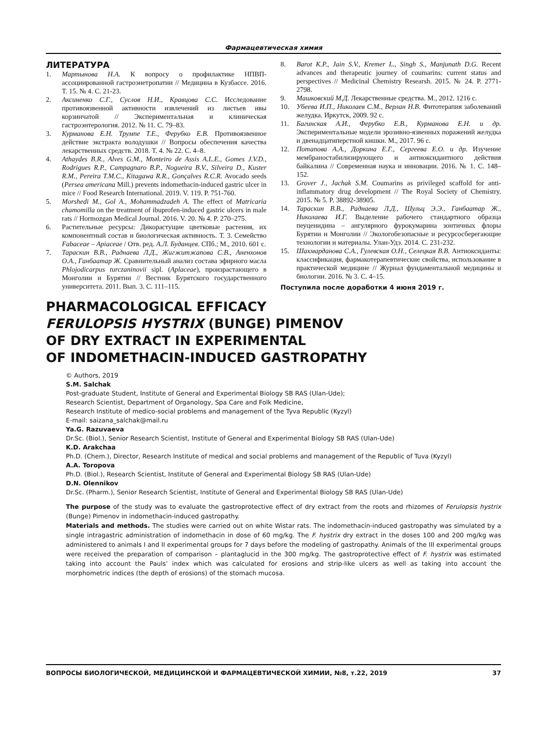Фармацевтическая химия
ЛИТЕРАТУРА
1. Мартынова Н.А. К вопросу о профилактике НПВП-ассоциированной гастроэнетропатии // Медицина в Кузбассе. 2016. Т. 15. № 4. С. 21-23.
2. Аксиненко С.Г., Суслов Н.И., Кравцова С.С. Исследование противоязвенной активности извлечений из листьев ивы корзинчатой // Экспериментальная и клиническая гастроэнтерология. 2012. № 11. С. 79–83.
3. Курманова Е.Н. Трумпе Т.Е., Ферубко Е.В. Противоязвенное действие экстракта володушки // Вопросы обеспечения качества лекарственных средств. 2018. Т. 4. № 22. С. 4–8.
4. Athaydes B.R., Alves G.M., Monteiro de Assis A.L.E., Gomes J.V.D., Rodrigues R.P., Campagnaro B.P., Nogueira B.V., Silveira D., Kuster R.M., Pereira T.M.C., Kitagawa R.R., Gonçalves R.C.R. Avocado seeds (Persea americana Mill.) prevents indomethacin-induced gastric ulcer in mice // Food Research International. 2019. V. 119. P. 751-760.
5. Morshedi M., Gol A., Mohammadzadeh A. The effect of Matricaria chamomilla on the treatment of ibuprofen-induced gastric ulcers in male rats // Hormozgan Medical Journal. 2016. V. 20. № 4. P. 270–275.
6. Растительные ресурсы: Дикорастущие цветковые растения, их компонентный состав и биологическая активность. Т. 3. Семейство Fabaceae – Apiaceae / Отв. ред. А.Л. Буданцев. СПб.; М., 2010. 601 с.
7. Тараскин В.В., Раднаева Л.Д., Жигжитжапова С.В., Аненхонов О.А., Ганбаатар Ж. Сравнительный анализ состава эфирного масла Phlojodicarpus turczaninovii sipl. (Aplaceae), произрастающего в Монголии и Бурятии // Вестник Бурятского государственного университета. 2011. Вып. 3. С. 111–115.
8. Barot K.P., Jain S.V., Kremer L., Singh S., Manjunath D.G. Recent advances and therapeutic journey of coumarins: current status and perspectives // Medicinal Chemistry Researsh. 2015. № 24. P. 2771-2798.
9. Машковский М.Д. Лекарственные средства. М., 2012. 1216 с.
10. Убеева И.П., Николаев С.М., Верлан Н.В. Фитотерапия заболеваний желудка. Иркутск, 2009. 92 с.
11. Багинская А.И., Ферубко Е.В., Курманова Е.Н. и др. Экспериментальные модели эрозивно-язвенных поражений желудка и двенадцатиперстной кишки. М., 2017. 96 с.
12. Потапова А.А., Доркина Е.Г., Сергеева Е.О. и др. Изучение мембраностабилизирующего и антиоксидантного действия байкалина // Современная наука и инновации. 2016. № 1. С. 148–152.
13. Grover J., Jachak S.M. Coumarins as privileged scaffold for anti-inflammatory drug development // The Royal Society of Chemistry. 2015. № 5. P. 38892-38905.
14. Тараскин В.В., Раднаева Л.Д., Шульц Э.Э., Ганбаатар Ж., Николаева И.Г. Выделение рабочего стандартного образца пеуценидина – ангулярного фурокумарина зонтичных флоры Бурятии и Монголии // Экологобезопасные и ресурсосберегающие технологии и материалы. Улан-Удэ. 2014. С. 231-232.
15. Шахмарданова С.А., Гулевская О.Н., Селецкая В.В. Антиоксиданты: классификация, фармакотерапевтические свойства, использование в практической медицине // Журнал фундаментальной медицины и биологии. 2016. № 3. С. 4–15.
Поступила после доработки 4 июня 2019 г.
PHARMACOLOGICAL EFFICACY
FERULOPSIS HYSTRIX (BUNGE) PIMENOV
OF DRY EXTRACT IN EXPERIMENTAL
OF INDOMETHACIN-INDUCED GASTROPATHY
© Authors, 2019
S.M. Salchak
Post-graduate Student, Institute of General and Experimental Biology SB RAS (Ulan-Ude);
Research Scientist, Department of Organology, Spa Care and Folk Medicine,
Research Institute of medico-social problems and management of the Tyva Republic (Kyzyl)
E-mail: saizana_salchak@mail.ru
Ya.G. Razuvaeva
Dr.Sc. (Biol.), Senior Research Scientist, Institute of General and Experimental Biology SB RAS (Ulan-Ude)
K.D. Arakchaa
Ph.D. (Chem.), Director, Research Institute of medical and social problems and management of the Republic of Tuva (Kyzyl)
A.A. Toropova
Ph.D. (Biol.), Research Scientist, Institute of General and Experimental Biology SB RAS (Ulan-Ude)
D.N. Olennikov
Dr.Sc. (Pharm.), Senior Research Scientist, Institute of General and Experimental Biology SB RAS (Ulan-Ude)
The purpose of the study was to evaluate the gastroprotective effect of dry extract from the roots and rhizomes of Ferulopsis hystrix (Bunge) Pimenov in indomethacin-induced gastropathy.
Materials and methods. The studies were carried out on white Wistar rats. The indomethacin-induced gastropathy was simulated by a single intragastric administration of indomethacin in dose of 60 mg/kg. The F. hystrix dry extract in the doses 100 and 200 mg/kg was administered to animals I and II experimental groups for 7 days before the modeling of gastropathy. Animals of the III experimental groups were received the preparation of comparison – plantaglucid in the 300 mg/kg. The gastroprotective effect of F. hystrix was estimated taking into account the Pauls’ index which was calculated for erosions and strip-like ulcers as well as taking into account the morphometric indices (the depth of erosions) of the stomach mucosa.
ВОПРОСЫ БИОЛОГИЧЕСКОЙ, МЕДИЦИНСКОЙ И ФАРМАЦЕВТИЧЕСКОЙ ХИМИИ, №8, т.22, 2019 37